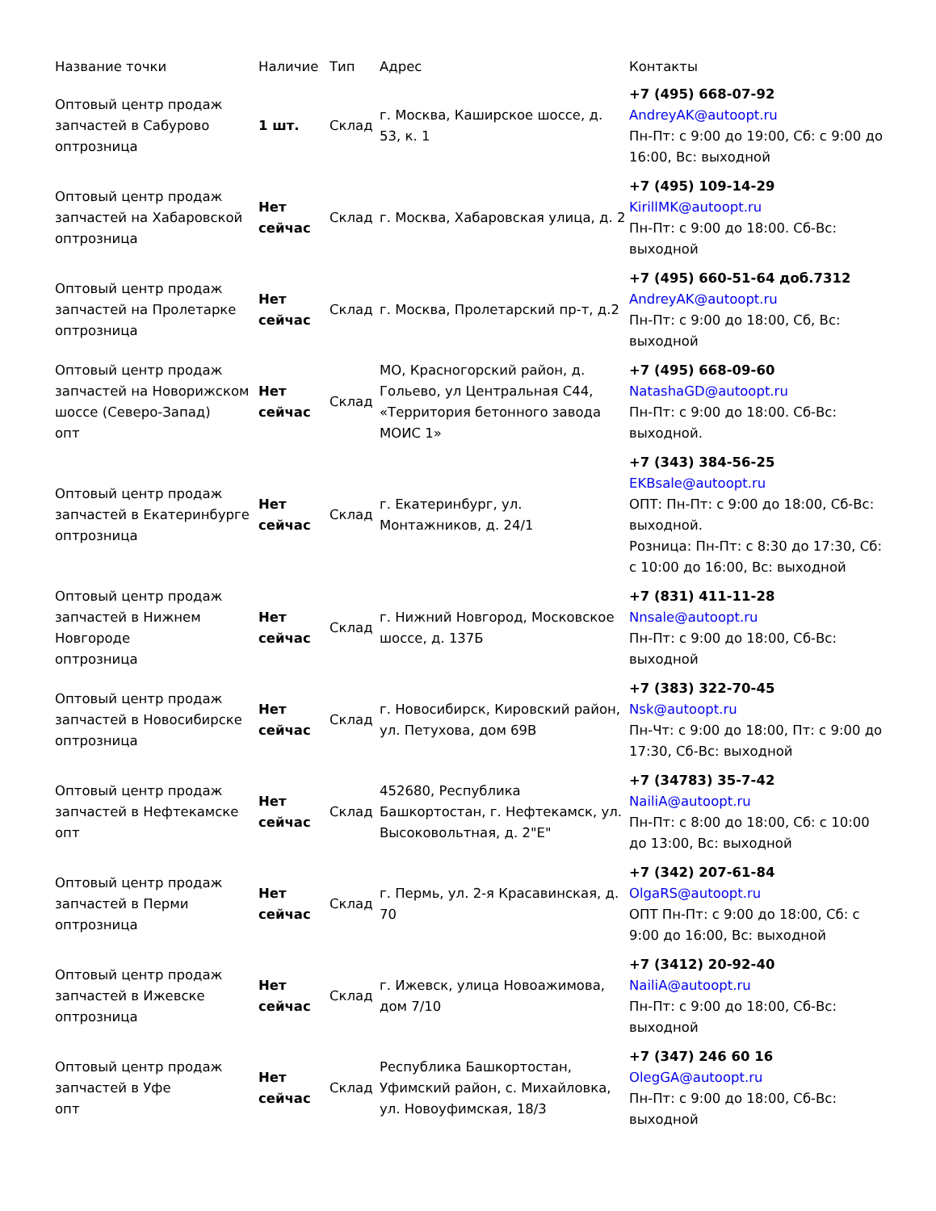| Название точки | Наличие | Тип | Адрес | Контакты |
| --- | --- | --- | --- | --- |
| Оптовый центр продаж запчастей в Сабурово оптрозница | 1 шт. | Склад | г. Москва, Каширское шоссе, д. 53, к. 1 | +7 (495) 668-07-92 AndreyAK@autoopt.ru Пн-Пт: с 9:00 до 19:00, Сб: с 9:00 до 16:00, Вс: выходной |
| Оптовый центр продаж запчастей на Хабаровской оптрозница | Нет сейчас | Склад | г. Москва, Хабаровская улица, д. 2 | +7 (495) 109-14-29 KirillMK@autoopt.ru Пн-Пт: с 9:00 до 18:00. Сб-Вс: выходной |
| Оптовый центр продаж запчастей на Пролетарке оптрозница | Нет сейчас | Склад | г. Москва, Пролетарский пр-т, д.2 | +7 (495) 660-51-64 доб.7312 AndreyAK@autoopt.ru Пн-Пт: с 9:00 до 18:00, Сб, Вс: выходной |
| Оптовый центр продаж запчастей на Новорижском шоссе (Северо-Запад) опт | Нет сейчас | Склад | МО, Красногорский район, д. Гольево, ул Центральная С44, «Территория бетонного завода МОИС 1» | +7 (495) 668-09-60 NatashaGD@autoopt.ru Пн-Пт: с 9:00 до 18:00. Сб-Вс: выходной. |
| Оптовый центр продаж запчастей в Екатеринбурге оптрозница | Нет сейчас | Склад | г. Екатеринбург, ул. Монтажников, д. 24/1 | +7 (343) 384-56-25 EKBsale@autoopt.ru ОПТ: Пн-Пт: с 9:00 до 18:00, Сб-Вс: выходной. Розница: Пн-Пт: с 8:30 до 17:30, Сб: с 10:00 до 16:00, Вс: выходной |
| Оптовый центр продаж запчастей в Нижнем Новгороде оптрозница | Нет сейчас | Склад | г. Нижний Новгород, Московское шоссе, д. 137Б | +7 (831) 411-11-28 Nnsale@autoopt.ru Пн-Пт: с 9:00 до 18:00, Сб-Вс: выходной |
| Оптовый центр продаж запчастей в Новосибирске оптрозница | Нет сейчас | Склад | г. Новосибирск, Кировский район, ул. Петухова, дом 69В | +7 (383) 322-70-45 Nsk@autoopt.ru Пн-Чт: с 9:00 до 18:00, Пт: с 9:00 до 17:30, Сб-Вс: выходной |
| Оптовый центр продаж запчастей в Нефтекамске опт | Нет сейчас | Склад | 452680, Республика Башкортостан, г. Нефтекамск, ул. Высоковольтная, д. 2"Е" | +7 (34783) 35-7-42 NailiA@autoopt.ru Пн-Пт: с 8:00 до 18:00, Сб: с 10:00 до 13:00, Вс: выходной |
| Оптовый центр продаж запчастей в Перми оптрозница | Нет сейчас | Склад | г. Пермь, ул. 2-я Красавинская, д. 70 | +7 (342) 207-61-84 OlgaRS@autoopt.ru ОПТ Пн-Пт: с 9:00 до 18:00, Сб: с 9:00 до 16:00, Вс: выходной |
| Оптовый центр продаж запчастей в Ижевске оптрозница | Нет сейчас | Склад | г. Ижевск, улица Новоажимова, дом 7/10 | +7 (3412) 20-92-40 NailiA@autoopt.ru Пн-Пт: с 9:00 до 18:00, Сб-Вс: выходной |
| Оптовый центр продаж запчастей в Уфе опт | Нет сейчас | Склад | Республика Башкортостан, Уфимский район, с. Михайловка, ул. Новоуфимская, 18/3 | +7 (347) 246 60 16 OlegGA@autoopt.ru Пн-Пт: с 9:00 до 18:00, Сб-Вс: выходной |